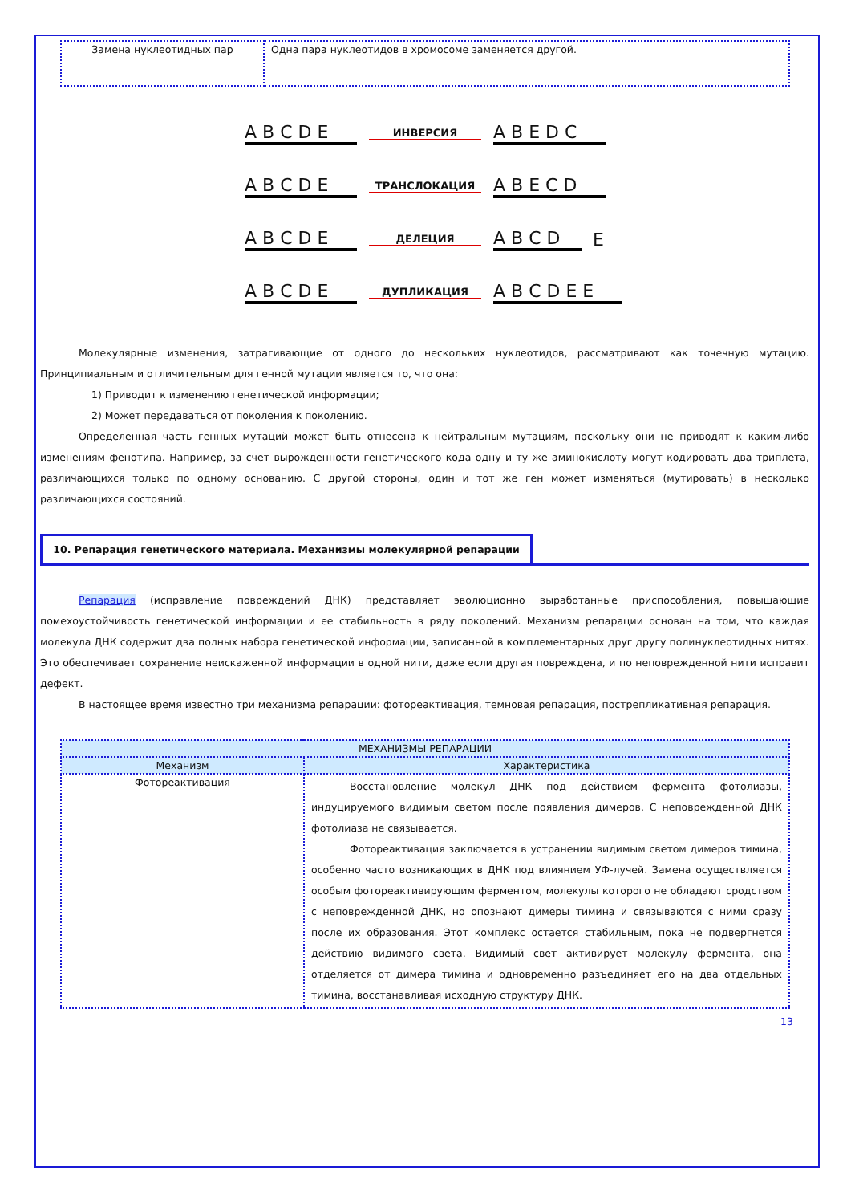| Замена нуклеотидных пар | Одна пара нуклеотидов в хромосоме заменяется другой. |
A B C D E ИНВЕРСИЯ A B E D C
A B C D E ТРАНСЛОКАЦИЯ A B E C D
A B C D E ДЕЛЕЦИЯ A B C D E
A B C D E ДУПЛИКАЦИЯ A B C D E E
Молекулярные изменения, затрагивающие от одного до нескольких нуклеотидов, рассматривают как точечную мутацию. Принципиальным и отличительным для генной мутации является то, что она:
1) Приводит к изменению генетической информации;
2) Может передаваться от поколения к поколению.
Определенная часть генных мутаций может быть отнесена к нейтральным мутациям, поскольку они не приводят к каким-либо изменениям фенотипа. Например, за счет вырожденности генетического кода одну и ту же аминокислоту могут кодировать два триплета, различающихся только по одному основанию. С другой стороны, один и тот же ген может изменяться (мутировать) в несколько различающихся состояний.
10. Репарация генетического материала. Механизмы молекулярной репарации
Репарация (исправление повреждений ДНК) представляет эволюционно выработанные приспособления, повышающие помехоустойчивость генетической информации и ее стабильность в ряду поколений. Механизм репарации основан на том, что каждая молекула ДНК содержит два полных набора генетической информации, записанной в комплементарных друг другу полинуклеотидных нитях. Это обеспечивает сохранение неискаженной информации в одной нити, даже если другая повреждена, и по неповрежденной нити исправит дефект.
В настоящее время известно три механизма репарации: фотореактивация, темновая репарация, пострепликативная репарация.
| МЕХАНИЗМЫ РЕПАРАЦИИ | |
| --- | --- |
| Механизм | Характеристика |
| Фотореактивация | Восстановление молекул ДНК под действием фермента фотолиазы, индуцируемого видимым светом после появления димеров. С неповрежденной ДНК фотолиаза не связывается. Фотореактивация заключается в устранении видимым светом димеров тимина, особенно часто возникающих в ДНК под влиянием УФ-лучей. Замена осуществляется особым фотореактивирующим ферментом, молекулы которого не обладают сродством с неповрежденной ДНК, но опознают димеры тимина и связываются с ними сразу после их образования. Этот комплекс остается стабильным, пока не подвергнется действию видимого света. Видимый свет активирует молекулу фермента, она отделяется от димера тимина и одновременно разъединяет его на два отдельных тимина, восстанавливая исходную структуру ДНК. |
13